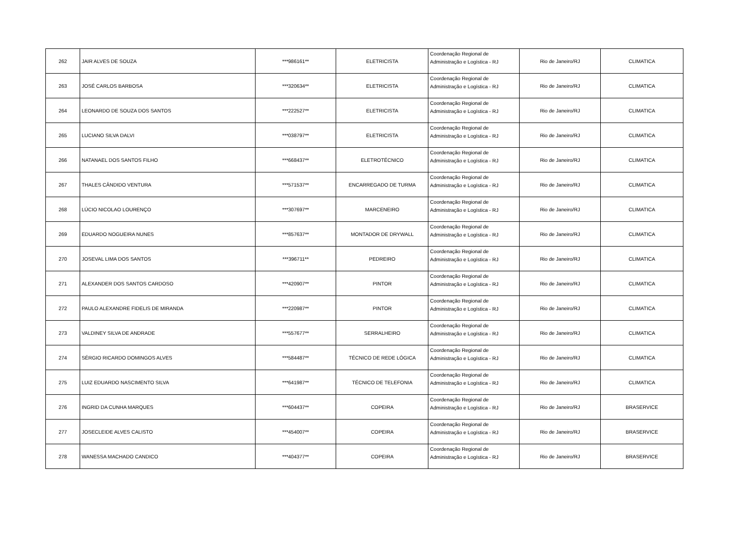| 262 | JAIR ALVES DE SOUZA | ***986161** | ELETRICISTA | Coordenação Regional de Administração e Logística - RJ | Rio de Janeiro/RJ | CLIMATICA |
| 263 | JOSÉ CARLOS BARBOSA | ***320634** | ELETRICISTA | Coordenação Regional de Administração e Logística - RJ | Rio de Janeiro/RJ | CLIMATICA |
| 264 | LEONARDO DE SOUZA DOS SANTOS | ***222527** | ELETRICISTA | Coordenação Regional de Administração e Logística - RJ | Rio de Janeiro/RJ | CLIMATICA |
| 265 | LUCIANO SILVA DALVI | ***038797** | ELETRICISTA | Coordenação Regional de Administração e Logística - RJ | Rio de Janeiro/RJ | CLIMATICA |
| 266 | NATANAEL DOS SANTOS FILHO | ***668437** | ELETROTÉCNICO | Coordenação Regional de Administração e Logística - RJ | Rio de Janeiro/RJ | CLIMATICA |
| 267 | THALES CÂNDIDO VENTURA | ***571537** | ENCARREGADO DE TURMA | Coordenação Regional de Administração e Logística - RJ | Rio de Janeiro/RJ | CLIMATICA |
| 268 | LÚCIO NICOLAO LOURENÇO | ***307697** | MARCENEIRO | Coordenação Regional de Administração e Logística - RJ | Rio de Janeiro/RJ | CLIMATICA |
| 269 | EDUARDO NOGUEIRA NUNES | ***857637** | MONTADOR DE DRYWALL | Coordenação Regional de Administração e Logística - RJ | Rio de Janeiro/RJ | CLIMATICA |
| 270 | JOSEVAL LIMA DOS SANTOS | ***396711** | PEDREIRO | Coordenação Regional de Administração e Logística - RJ | Rio de Janeiro/RJ | CLIMATICA |
| 271 | ALEXANDER DOS SANTOS CARDOSO | ***420907** | PINTOR | Coordenação Regional de Administração e Logística - RJ | Rio de Janeiro/RJ | CLIMATICA |
| 272 | PAULO ALEXANDRE FIDELIS DE MIRANDA | ***220987** | PINTOR | Coordenação Regional de Administração e Logística - RJ | Rio de Janeiro/RJ | CLIMATICA |
| 273 | VALDINEY SILVA DE ANDRADE | ***557677** | SERRALHEIRO | Coordenação Regional de Administração e Logística - RJ | Rio de Janeiro/RJ | CLIMATICA |
| 274 | SÉRGIO RICARDO DOMINGOS ALVES | ***584487** | TÉCNICO DE REDE LÓGICA | Coordenação Regional de Administração e Logística - RJ | Rio de Janeiro/RJ | CLIMATICA |
| 275 | LUIZ EDUARDO NASCIMENTO SILVA | ***641987** | TÉCNICO DE TELEFONIA | Coordenação Regional de Administração e Logística - RJ | Rio de Janeiro/RJ | CLIMATICA |
| 276 | INGRID DA CUNHA MARQUES | ***604437** | COPEIRA | Coordenação Regional de Administração e Logística - RJ | Rio de Janeiro/RJ | BRASERVICE |
| 277 | JOSECLEIDE ALVES CALISTO | ***454007** | COPEIRA | Coordenação Regional de Administração e Logística - RJ | Rio de Janeiro/RJ | BRASERVICE |
| 278 | WANESSA MACHADO CANDICO | ***404377** | COPEIRA | Coordenação Regional de Administração e Logística - RJ | Rio de Janeiro/RJ | BRASERVICE |